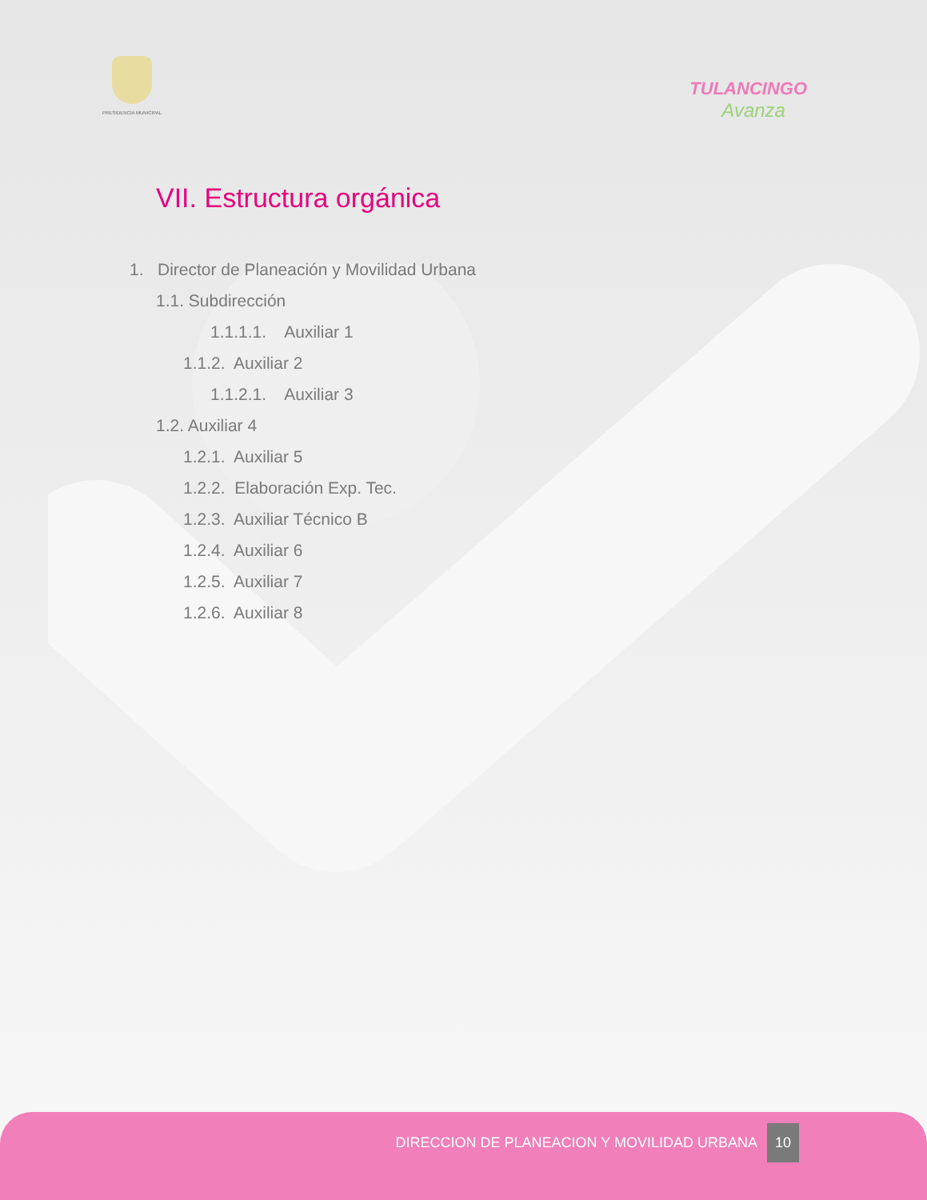PRESIDENCIA MUNICIPAL
TULANCINGO
Avanza
VII. Estructura orgánica
1. Director de Planeación y Movilidad Urbana
1.1. Subdirección
1.1.1.1. Auxiliar 1
1.1.2. Auxiliar 2
1.1.2.1. Auxiliar 3
1.2. Auxiliar 4
1.2.1. Auxiliar 5
1.2.2. Elaboración Exp. Tec.
1.2.3. Auxiliar Técnico B
1.2.4. Auxiliar 6
1.2.5. Auxiliar 7
1.2.6. Auxiliar 8
DIRECCION DE PLANEACION Y MOVILIDAD URBANA 10